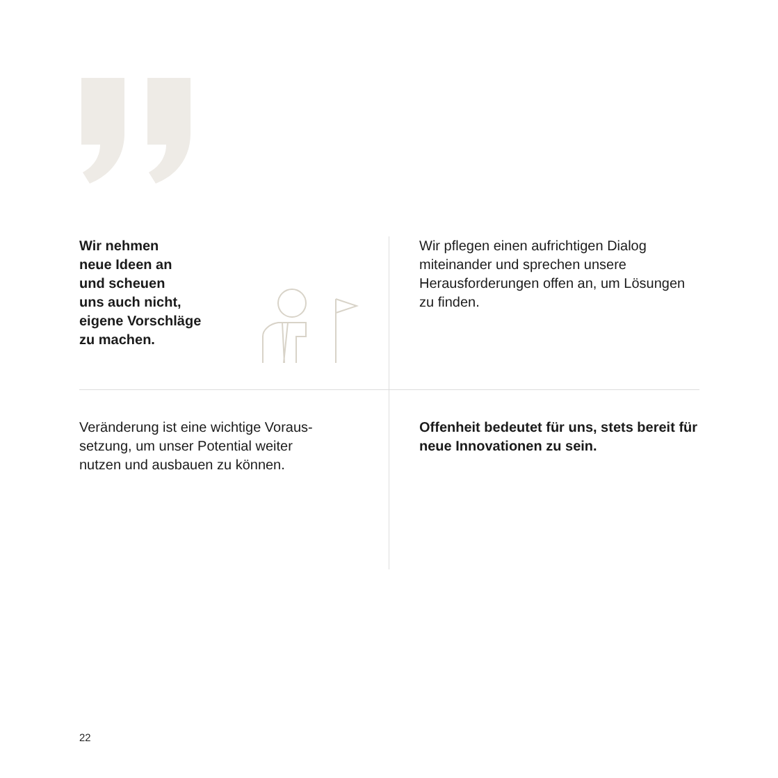Wir nehmen
neue Ideen an
und scheuen
uns auch nicht,
eigene Vorschläge
zu machen.
Wir pflegen einen aufrichtigen Dialog miteinander und sprechen unsere Herausforderungen offen an, um Lösungen zu finden.
Veränderung ist eine wichtige Voraus-
setzung, um unser Potential weiter
nutzen und ausbauen zu können.
Offenheit bedeutet für uns, stets bereit für neue Innovationen zu sein.
22